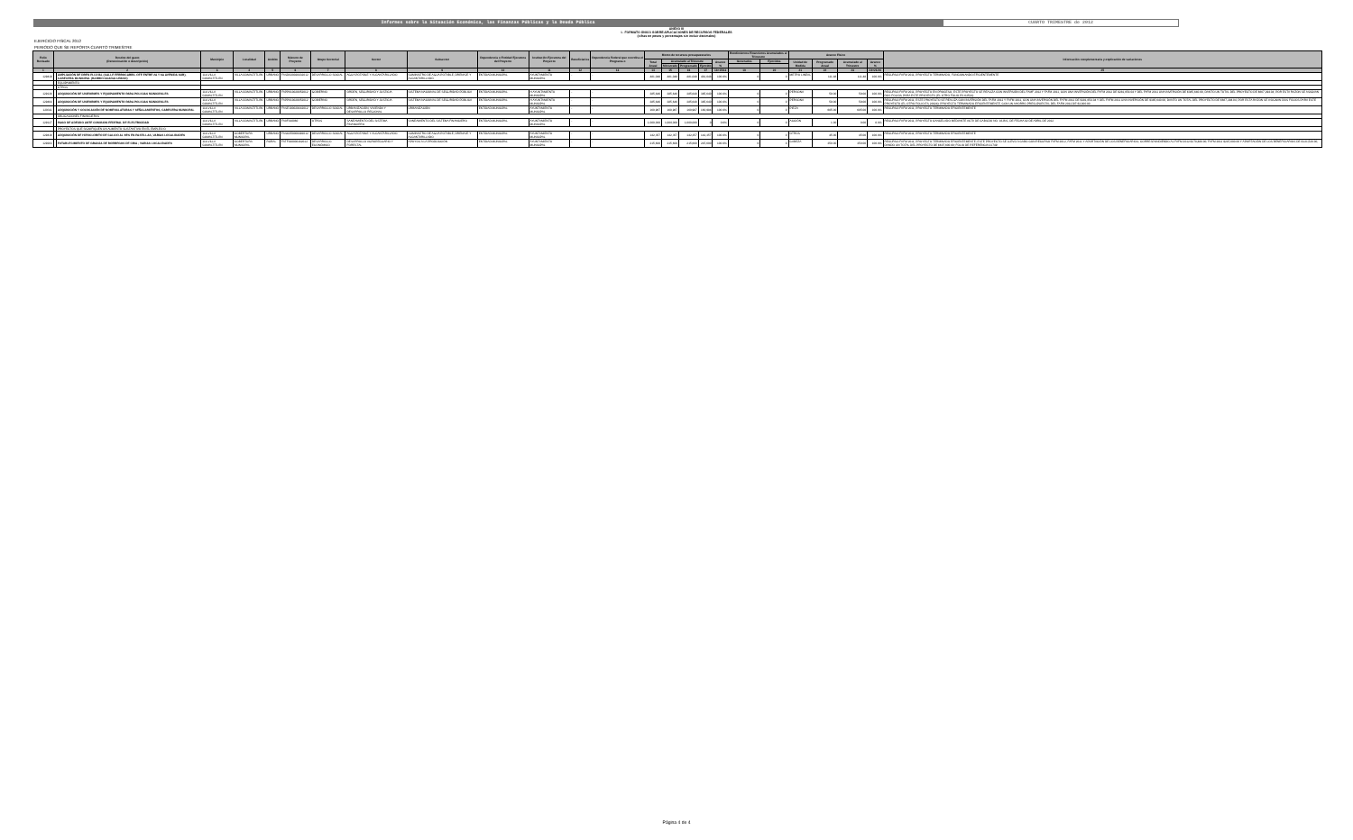Informes sobre la Situación Económica, las Finanzas Públicas y la Deuda Pública
CUARTO TRIMESTRE de 2012
ANEXO III
I.- FORMATO ÚNICO SOBRE APLICACIONES DE RECURSOS FEDERALES
(cifras en pesos y porcentajes sin incluir decimales)
EJERCICIO FISCAL 2012
PERIODO QUE SE REPORTA CUARTO TRIMESTRE
| Folio Revisado | Destino del gasto (Denominación o descripción) | | Municipio | Localidad | Ambito | Número de Proyecto | Grupo Sectorial | Sector | Subsector | Dependencia o Entidad Ejecutora del Proyecto | Institución Ejecutora del Proyecto | Beneficiarios | Dependencia Federal que coordina el Programa o | Monto de recursos presupuestarios | | | | | Rendimientos Financieros Acumulados al Trimestre | | Avance Físico | | | | Información complementaria y explicación de variaciones |
| --- | --- | --- | --- | --- | --- | --- | --- | --- | --- | --- | --- | --- | --- | --- | --- | --- | --- | --- | --- | --- | --- | --- | --- | --- | --- |
| | | | | | | | | | | | | | | Total Anual | Acumulado al Trimestre | | | Avance % | Generados | Ejercidos | Unidad de Medida | Programado Anual | Acumulado al Trimestre | Avance % | |
| | | | | | | | | | | | | | | | Ministrado | Programado | Ejercido | | | | | | | | |
| 1 | 2 | | 3 | 4 | 5 | 6 | 7 | 8 | 9 | 10 | 11 | 12 | 13 | 14 | 15 | 16 | 17 | 18=15/13 | 19 | 20 | 21 | 22 | 23 | 24=21/20 | 25 |
| 129419 | | AMPLIACIÓN DE DREN PLUVIAL (CALLE FERROCARRIL OTE ENTRE 2A Y 6A AVENIDA SUR), CABECERA MUNICIPAL (BARRIO GUADALUPANO) | 114-VILLA COMALTITLÁN | VILLA COMALTITLÁN | URBANO | FASD020020432012 | DESARROLLO SOCIAL | AGUA POTABLE Y ALCANTARILLADO | SUMINISTRO DE AGUA POTABLE, DRENAJE Y ALCANTARILLADO | ENTIDAD MUNICIPAL | AYUNTAMIENTO MUNICIPAL | - | - | 481,048 | 481,048 | 481,048 | 481,048 | 100.0% | 0 | 0 | METRO LINEAL | 111.48 | 111.48 | 100.0% | RECURSO FAFM 2011, PROYECTO TERMINADO, FUNCIONANDO EFICIENTEMENTE |
| | | EQUIPAMIENTO | | | | | | | | | | | | | | | | | | | | | | | |
| | | OTROS | | | | | | | | | | | | | | | | | | | | | | | |
| 129136 | | ADQUISICIÓN DE UNIFORMES Y EQUIPAMIENTO PARA POLICIAS MUNICIPALES | 114-VILLA COMALTITLÁN | VILLA COMALTITLÁN | URBANO | FAPP010020052012 | GOBIERNO | ORDEN, SEGURIDAD Y JUSTICIA | SISTEMA NACIONAL DE SEGURIDAD PÚBLICA | ENTIDAD MUNICIPAL | H AYUNTAMIENTO MUNICIPAL | - | - | 385,640 | 385,640 | 385,640 | 385,640 | 100.0% | 0 | 0 | PERSONA | 59.00 | 59.00 | 100.0% | RECURSO FAFM 2011, PROYECTO EN PROCESO, ESTE PROYECTO SE REALIZA CON INVERSIÓN DEL FAMF 2012 Y FAFM 2011, CON UNA INVERSIÓN DEL FAFM 2012 DE $281,654.04 Y DEL FAFM 2011 UNA INVERSIÓN DE $385,640.00, DANTO UN TOTAL DEL PROYECTO DE $667,294.04, POR ESTA RAZON SE ASIGNAN DOS FOLIOS PARA ESTE PROYECTO (EL OTRO FOLIO ES 62521). |
| 129404 | | ADQUISICIÓN DE UNIFORMES Y EQUIPAMIENTO PARA POLICIAS MUNICIPALES | 114-VILLA COMALTITLÁN | VILLA COMALTITLÁN | URBANO | FAPP010020052012 | GOBIERNO | ORDEN, SEGURIDAD Y JUSTICIA | SISTEMA NACIONAL DE SEGURIDAD PÚBLICA | ENTIDAD MUNICIPAL | H AYUNTAMIENTO MUNICIPAL | - | - | 385,640 | 385,640 | 385,640 | 385,640 | 100.0% | 0 | 0 | PERSONA | 59.00 | 59.00 | 100.0% | RECURSO FAFM 2011, ESTE PROYECTO SE REALIZA CON INVERSIÓN DEL FAFM 2012 Y FAFM 2011, CON UNA INVERSIÓN DEL FAFM 2012 DE $281,654.04 Y DEL FAFM 2011 UNA INVERSIÓN DE $385,640.00, DANTO UN TOTAL DEL PROYECTO DE $667,294.04, POR ESTA RAZON SE ASIGNAN DOS FOLIOS PARA ESTE PROYECTO (EL OTRO FOLIO ES 23924); PROYECTO TERMINADO EFICIENTEMENTE, CON UN AHORRO PRESUPUESTAL DEL FAFM 2012 DE $3,000.00 |
| 129311 | | ADQUISICIÓN Y COLOCACIÓN DE NOMENCLATURAS Y SEÑALAMIENTOS, CABECERA MUNICIPAL | 114-VILLA COMALTITLÁN | VILLA COMALTITLÁN | URBANO | FASE180020442012 | DESARROLLO SOCIAL | URBANIZACIÓN, VIVIENDA Y DESARROLLO REGIONAL | URBANIZACIÓN | ENTIDAD MUNICIPAL | AYUNTAMIENTO MUNICIPAL | - | - | 160,987 | 160,987 | 160,987 | 160,984 | 100.0% | 0 | 0 | PIEZA | 605.00 | 605.00 | 100.0% | RECURSO FAFM 2011, PROYECTO TERMINADO EFICIENTEMENTE |
| | | OBLIGACIONES FINANCIERAS | | | | | | | | | | | | | | | | | | | | | | | |
| 129127 | | PAGO DE ADEUDO ANTE COMISION FEDERAL DE ELECTRICIDAD | 114-VILLA COMALTITLÁN | VILLA COMALTITLÁN | URBANO | FA0F010060 | OTROS | SANEAMIENTO DEL SISTEMA FINANCIERO | SANEAMIENTO DEL SISTEMA FINANCIERO | ENTIDAD MUNICIPAL | AYUNTAMIENTO MUNICIPAL | - | - | 1,000,000 | 1,000,000 | 1,000,000 | 0 | 0.0% | 0 | 0 | ACCIÓN | 1.00 | 0.00 | 0.0% | RECURSO FAFM 2011, PROYECTO CANCELADO MEDIANTE ACTA DE CABILDO NO. 16-BIS, DE FECHA 02 DE ABRIL DE 2012 |
| | | PROYECTOS QUE SIGNIFIQUEN UN AUMENTO SUSTANTIVO EN EL EMPLEO O | | | | | | | | | | | | | | | | | | | | | | | |
| 129416 | | ADQUISICIÓN DE HIPOCLORITO DE CALCIO AL 65% EN PASTILLAS, VARIAS LOCALIDADES | 114-VILLA COMALTITLÁN | COBERTURA MUNICIPAL | URBANO | FASC050000492012 | DESARROLLO SOCIAL | AGUA POTABLE Y ALCANTARILLADO | SUMINISTRO DE AGUA POTABLE, DRENAJE Y ALCANTARILLADO | ENTIDAD MUNICIPAL | AYUNTAMIENTO MUNICIPAL | - | - | 142,357 | 142,357 | 142,357 | 142,357 | 100.0% | 0 | 0 | OTROS | 45.00 | 45.00 | 100.0% | RECURSO FAFM 2011, PROYECTO TERMINADO EFICIENTEMENTE |
| 129203 | | ESTABLECIMIENTO DE GRANJA DE BORREGOS DE CRIA ; VARIAS LOCALIDADES | 114-VILLA COMALTITLÁN | COBERTURA MUNICIPAL | RURAL | FATF020000162012 | DESARROLLO ECONÓMICO | DESARROLLO AGROPECUARIO Y FORESTAL | APOYOS A LA PRODUCCIÓN | ENTIDAD MUNICIPAL | AYUNTAMIENTO MUNICIPAL | - | - | 215,600 | 215,600 | 215,600 | 215,600 | 100.0% | 0 | 0 | CABEZA | 350.00 | 350.00 | 100.0% | RECURSO FAFM 2011, PROYECTO TERMINADO EFICIENTEMENTE; ESTE PROYECTO SE LLEVO A CABO CON RECURSO FAFM 2012, FAFM 2011 Y APORTACIÓN DE LOS BENEFICIARIOS; CORRESPONDIENDO AL FAFM 2012 $270,480.00; FAFM 2011 $215,600.00 Y APORTACIÓN DE LOS BENEFICIARIOS DE $121,520.00, DANDO UN TOTAL DEL PROYECTO DE $607,600.00; FOLIO DE REFERENCIA 21749 |
Página 4 de 4